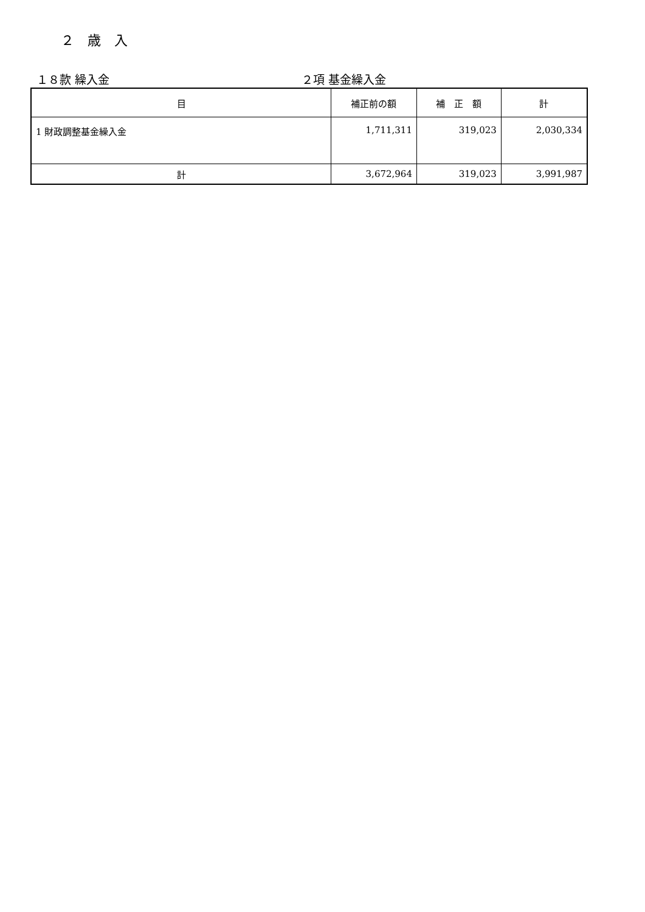２　歳　入
１８款 繰入金 ２項 基金繰入金
| 目 | 補正前の額 | 補 正 額 | 計 |
| --- | --- | --- | --- |
| 1 財政調整基金繰入金 | 1,711,311 | 319,023 | 2,030,334 |
| 計 | 3,672,964 | 319,023 | 3,991,987 |